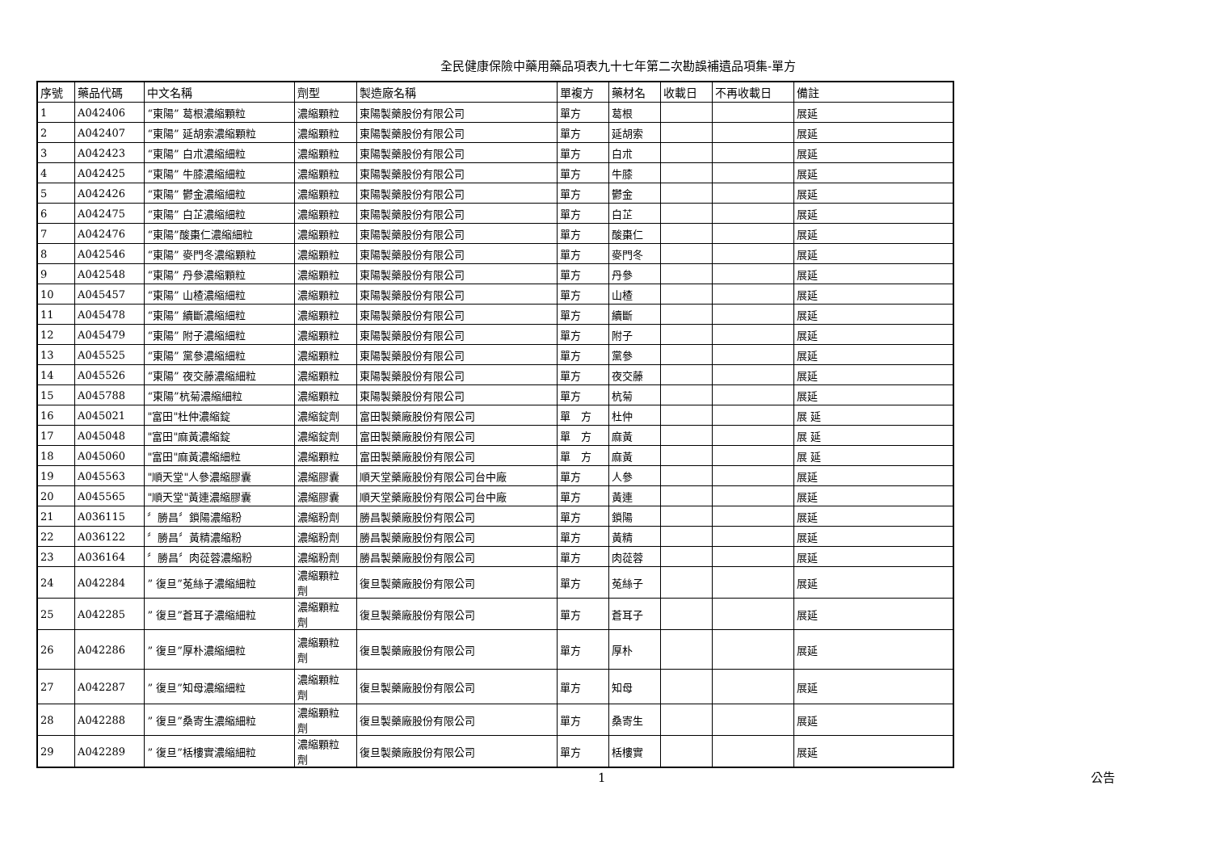全民健康保險中藥用藥品項表九十七年第二次勘誤補遺品項集-單方
| 序號 | 藥品代碼 | 中文名稱 | 劑型 | 製造廠名稱 | 單複方 | 藥材名 | 收載日 | 不再收載日 | 備註 |
| --- | --- | --- | --- | --- | --- | --- | --- | --- | --- |
| 1 | A042406 | “東陽” 葛根濃縮顆粒 | 濃縮顆粒 | 東陽製藥股份有限公司 | 單方 | 葛根 | | | 展延 |
| 2 | A042407 | “東陽” 延胡索濃縮顆粒 | 濃縮顆粒 | 東陽製藥股份有限公司 | 單方 | 延胡索 | | | 展延 |
| 3 | A042423 | “東陽” 白朮濃縮細粒 | 濃縮顆粒 | 東陽製藥股份有限公司 | 單方 | 白朮 | | | 展延 |
| 4 | A042425 | “東陽” 牛膝濃縮細粒 | 濃縮顆粒 | 東陽製藥股份有限公司 | 單方 | 牛膝 | | | 展延 |
| 5 | A042426 | “東陽” 鬱金濃縮細粒 | 濃縮顆粒 | 東陽製藥股份有限公司 | 單方 | 鬱金 | | | 展延 |
| 6 | A042475 | “東陽” 白芷濃縮細粒 | 濃縮顆粒 | 東陽製藥股份有限公司 | 單方 | 白芷 | | | 展延 |
| 7 | A042476 | “東陽”酸棗仁濃縮細粒 | 濃縮顆粒 | 東陽製藥股份有限公司 | 單方 | 酸棗仁 | | | 展延 |
| 8 | A042546 | “東陽” 麥門冬濃縮顆粒 | 濃縮顆粒 | 東陽製藥股份有限公司 | 單方 | 麥門冬 | | | 展延 |
| 9 | A042548 | “東陽” 丹參濃縮顆粒 | 濃縮顆粒 | 東陽製藥股份有限公司 | 單方 | 丹參 | | | 展延 |
| 10 | A045457 | “東陽” 山楂濃縮細粒 | 濃縮顆粒 | 東陽製藥股份有限公司 | 單方 | 山楂 | | | 展延 |
| 11 | A045478 | “東陽” 續斷濃縮細粒 | 濃縮顆粒 | 東陽製藥股份有限公司 | 單方 | 續斷 | | | 展延 |
| 12 | A045479 | “東陽” 附子濃縮細粒 | 濃縮顆粒 | 東陽製藥股份有限公司 | 單方 | 附子 | | | 展延 |
| 13 | A045525 | “東陽” 黨參濃縮細粒 | 濃縮顆粒 | 東陽製藥股份有限公司 | 單方 | 黨參 | | | 展延 |
| 14 | A045526 | “東陽” 夜交藤濃縮細粒 | 濃縮顆粒 | 東陽製藥股份有限公司 | 單方 | 夜交藤 | | | 展延 |
| 15 | A045788 | “東陽”杭菊濃縮細粒 | 濃縮顆粒 | 東陽製藥股份有限公司 | 單方 | 杭菊 | | | 展延 |
| 16 | A045021 | "富田"杜仲濃縮錠 | 濃縮錠劑 | 富田製藥廠股份有限公司 | 單 方 | 杜仲 | | | 展 延 |
| 17 | A045048 | "富田"麻黃濃縮錠 | 濃縮錠劑 | 富田製藥廠股份有限公司 | 單 方 | 麻黃 | | | 展 延 |
| 18 | A045060 | "富田"麻黃濃縮細粒 | 濃縮顆粒 | 富田製藥廠股份有限公司 | 單 方 | 麻黃 | | | 展 延 |
| 19 | A045563 | "順天堂"人參濃縮膠囊 | 濃縮膠囊 | 順天堂藥廠股份有限公司台中廠 | 單方 | 人參 | | | 展延 |
| 20 | A045565 | "順天堂"黃連濃縮膠囊 | 濃縮膠囊 | 順天堂藥廠股份有限公司台中廠 | 單方 | 黃連 | | | 展延 |
| 21 | A036115 | 〞勝昌〞鎖陽濃縮粉 | 濃縮粉劑 | 勝昌製藥廠股份有限公司 | 單方 | 鎖陽 | | | 展延 |
| 22 | A036122 | 〞勝昌〞黃精濃縮粉 | 濃縮粉劑 | 勝昌製藥廠股份有限公司 | 單方 | 黃精 | | | 展延 |
| 23 | A036164 | 〞勝昌〞肉蓯蓉濃縮粉 | 濃縮粉劑 | 勝昌製藥廠股份有限公司 | 單方 | 肉蓯蓉 | | | 展延 |
| 24 | A042284 | ” 復旦”菟絲子濃縮細粒 | 濃縮顆粒 劑 | 復旦製藥廠股份有限公司 | 單方 | 菟絲子 | | | 展延 |
| 25 | A042285 | ” 復旦”蒼耳子濃縮細粒 | 濃縮顆粒 劑 | 復旦製藥廠股份有限公司 | 單方 | 蒼耳子 | | | 展延 |
| 26 | A042286 | ” 復旦”厚朴濃縮細粒 | 濃縮顆粒 劑 | 復旦製藥廠股份有限公司 | 單方 | 厚朴 | | | 展延 |
| 27 | A042287 | ” 復旦”知母濃縮細粒 | 濃縮顆粒 劑 | 復旦製藥廠股份有限公司 | 單方 | 知母 | | | 展延 |
| 28 | A042288 | ” 復旦”桑寄生濃縮細粒 | 濃縮顆粒 劑 | 復旦製藥廠股份有限公司 | 單方 | 桑寄生 | | | 展延 |
| 29 | A042289 | ” 復旦”栝樓實濃縮細粒 | 濃縮顆粒 劑 | 復旦製藥廠股份有限公司 | 單方 | 栝樓實 | | | 展延 |
1 公告